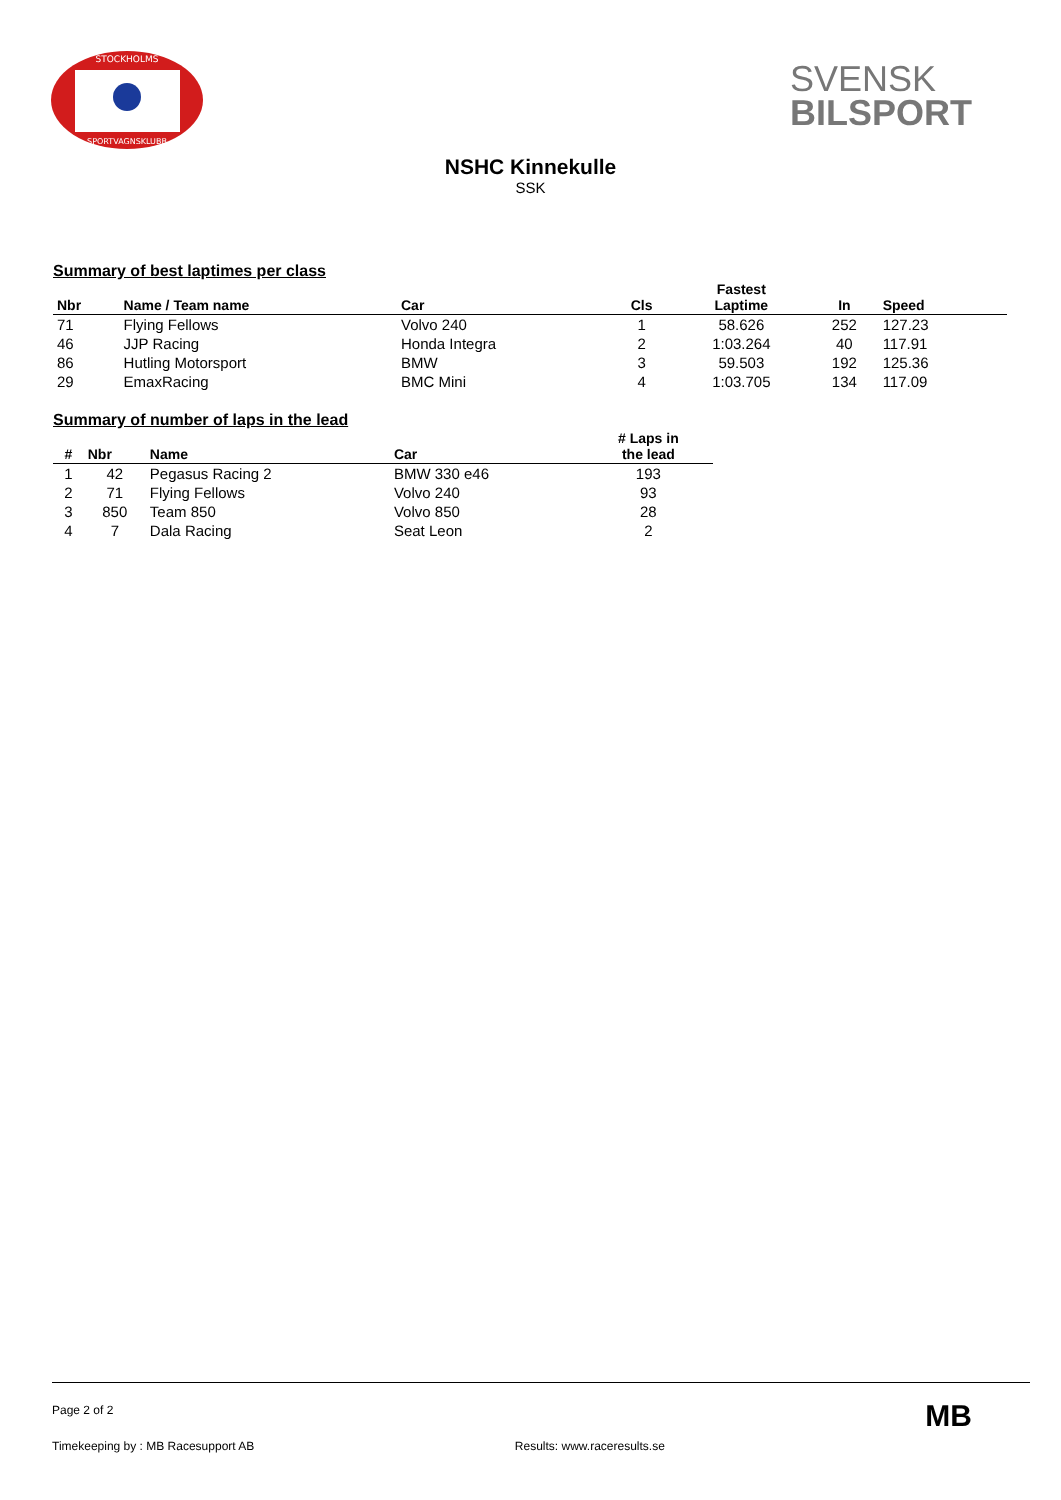STOCKHOLMS
SPORTVAGNSKLUBB
SVENSK
BILSPORT
NSHC Kinnekulle
SSK
Summary of best laptimes per class
| Nbr | Name / Team name | Car | Cls | Fastest Laptime | In | Speed | |
| --- | --- | --- | --- | --- | --- | --- | --- |
| 71 | Flying Fellows | Volvo 240 | 1 | 58.626 | 252 | 127.23 | |
| 46 | JJP Racing | Honda Integra | 2 | 1:03.264 | 40 | 117.91 | |
| 86 | Hutling Motorsport | BMW | 3 | 59.503 | 192 | 125.36 | |
| 29 | EmaxRacing | BMC Mini | 4 | 1:03.705 | 134 | 117.09 | |
Summary of number of laps in the lead
| # | Nbr | Name | Car | # Laps in the lead |
| --- | --- | --- | --- | --- |
| 1 | 42 | Pegasus Racing 2 | BMW 330 e46 | 193 |
| 2 | 71 | Flying Fellows | Volvo 240 | 93 |
| 3 | 850 | Team 850 | Volvo 850 | 28 |
| 4 | 7 | Dala Racing | Seat Leon | 2 |
Page 2 of 2
Timekeeping by : MB Racesupport AB Results: www.raceresults.se MB